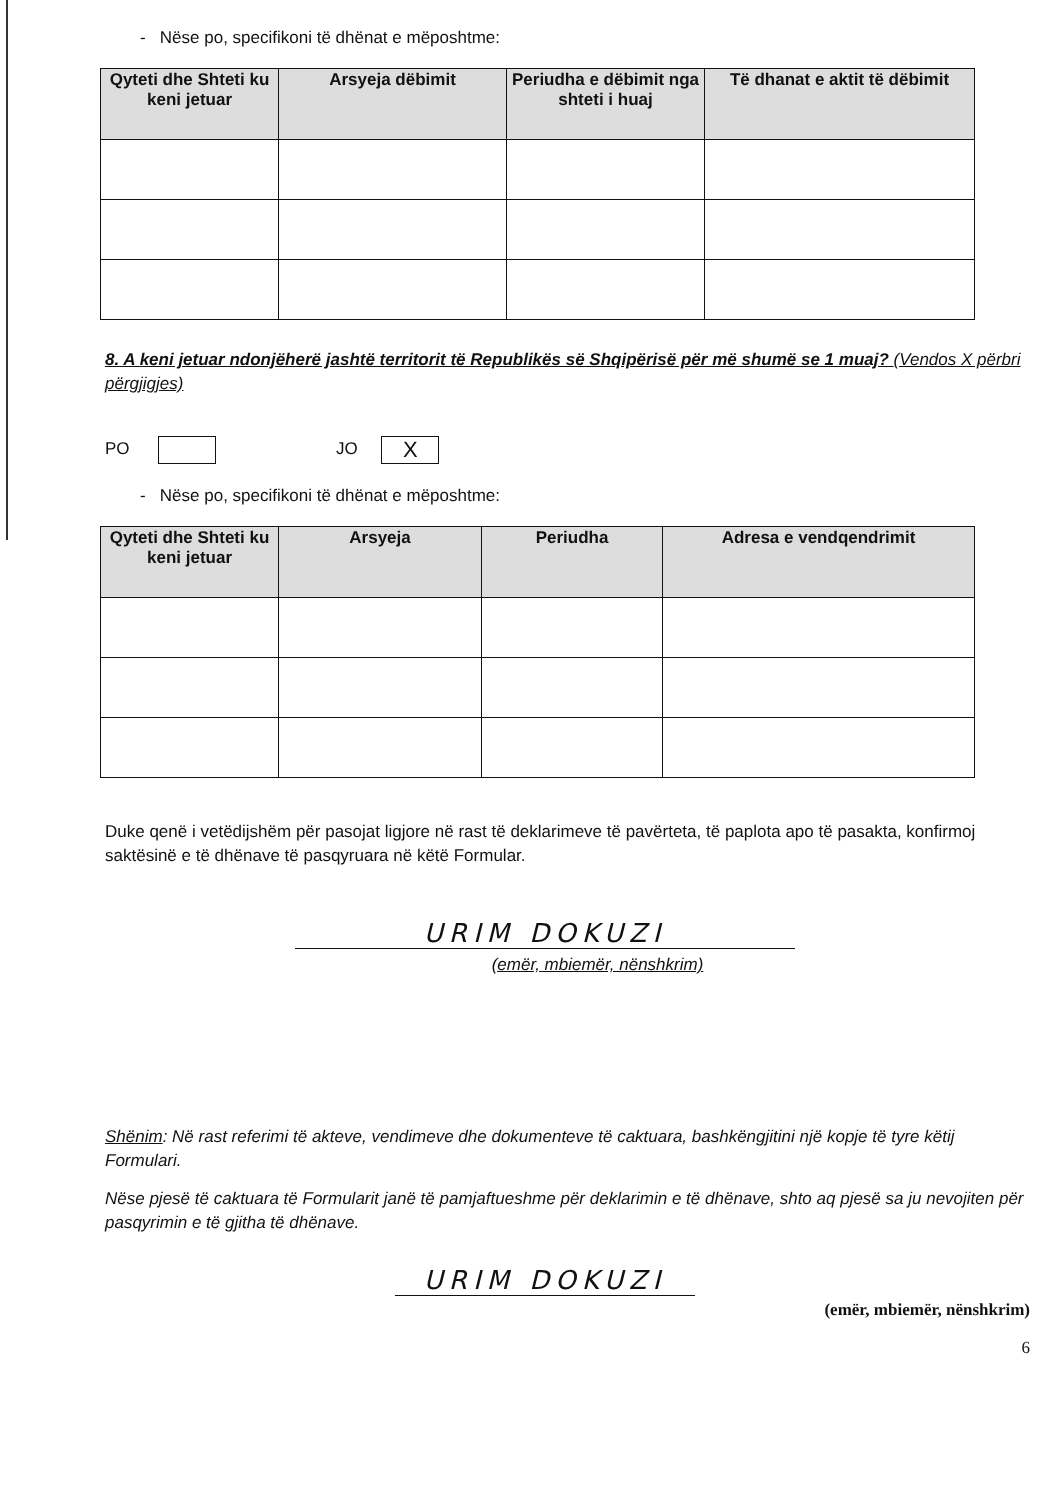- Nëse po, specifikoni të dhënat e mëposhtme:
| Qyteti dhe Shteti ku keni jetuar | Arsyeja dëbimit | Periudha e dëbimit nga shteti i huaj | Të dhanat e aktit të dëbimit |
| --- | --- | --- | --- |
8. A keni jetuar ndonjëherë jashtë territorit të Republikës së Shqipërisë për më shumë se 1 muaj? (Vendos X përbri përgjigjes)
PO JO X
- Nëse po, specifikoni të dhënat e mëposhtme:
| Qyteti dhe Shteti ku keni jetuar | Arsyeja | Periudha | Adresa e vendqendrimit |
| --- | --- | --- | --- |
Duke qenë i vetëdijshëm për pasojat ligjore në rast të deklarimeve të pavërteta, të paplota apo të pasakta, konfirmoj saktësinë e të dhënave të pasqyruara në këtë Formular.
URIM DOKUZI
(emër, mbiemër, nënshkrim)
Shënim: Në rast referimi të akteve, vendimeve dhe dokumenteve të caktuara, bashkëngjitini një kopje të tyre këtij Formulari.
Nëse pjesë të caktuara të Formularit janë të pamjaftueshme për deklarimin e të dhënave, shto aq pjesë sa ju nevojiten për pasqyrimin e të gjitha të dhënave.
URIM DOKUZI
(emër, mbiemër, nënshkrim)
6